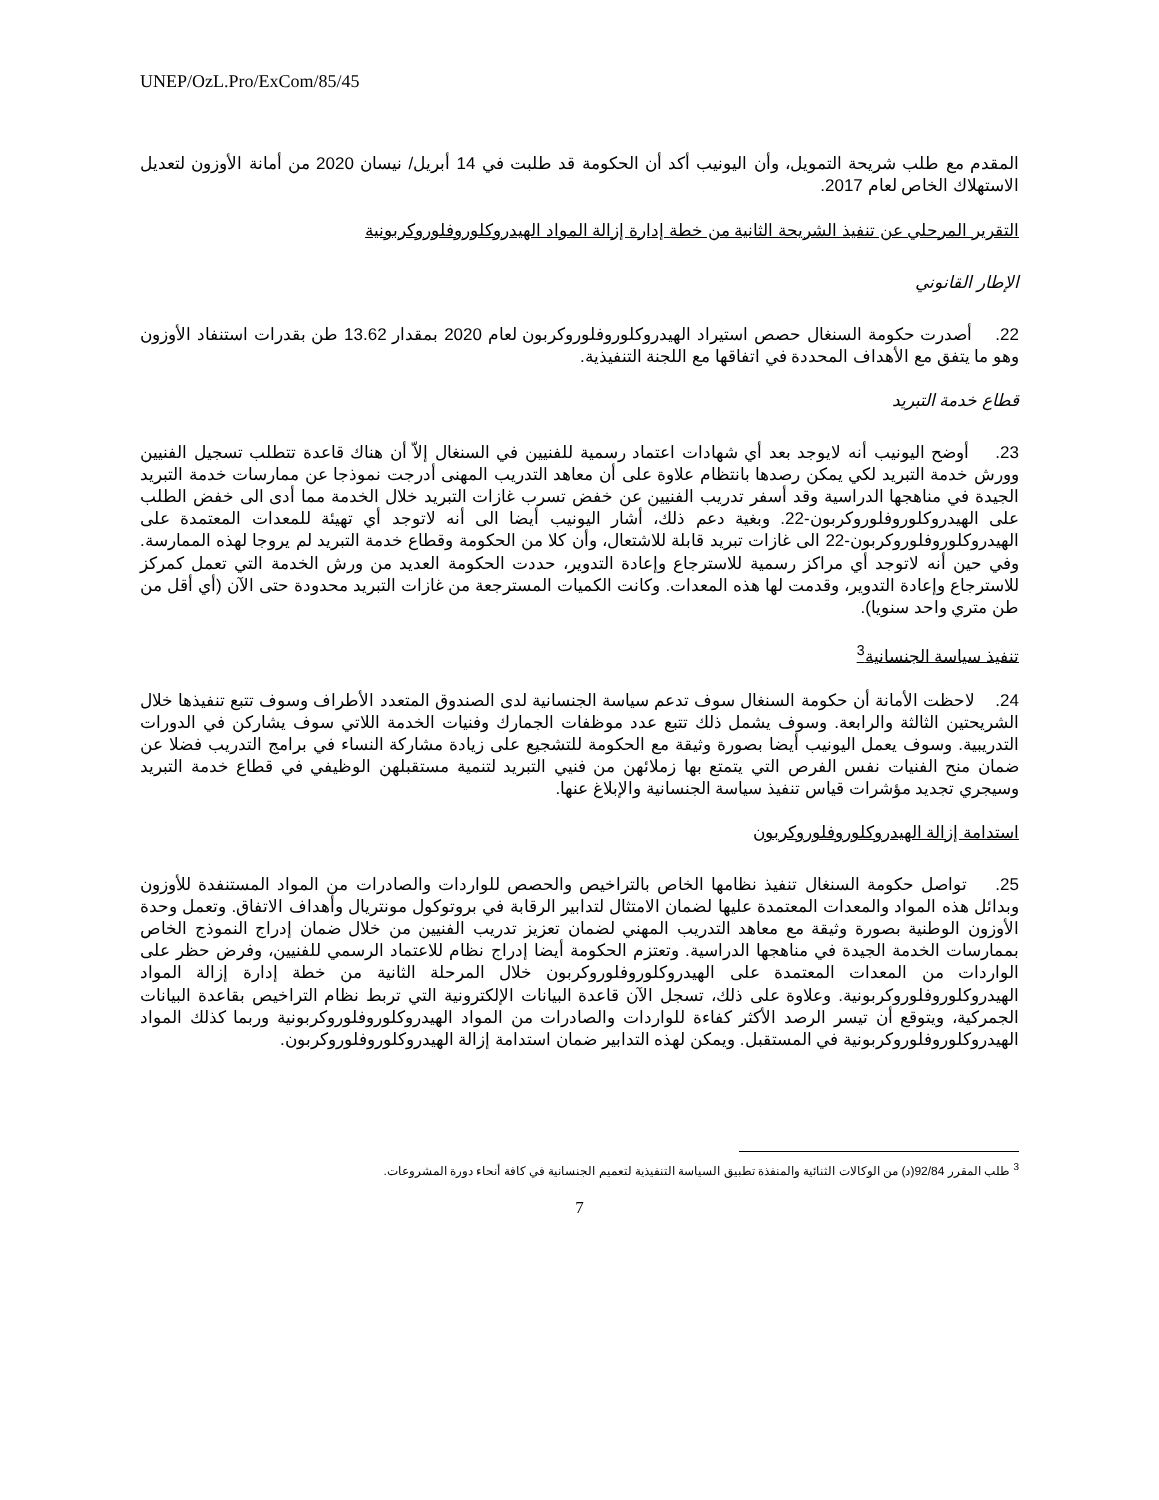UNEP/OzL.Pro/ExCom/85/45
المقدم مع طلب شريحة التمويل، وأن اليونيب أكد أن الحكومة قد طلبت في 14 أبريل/ نيسان 2020 من أمانة الأوزون لتعديل الاستهلاك الخاص لعام 2017.
التقرير المرحلي عن تنفيذ الشريحة الثانية من خطة إدارة إزالة المواد الهيدروكلوروفلوروكربونية
الإطار القانوني
22. أصدرت حكومة السنغال حصص استيراد الهيدروكلوروفلوروكربون لعام 2020 بمقدار 13.62 طن بقدرات استنفاد الأوزون وهو ما يتفق مع الأهداف المحددة في اتفاقها مع اللجنة التنفيذية.
قطاع خدمة التبريد
23. أوضح اليونيب أنه لايوجد بعد أي شهادات اعتماد رسمية للفنيين في السنغال إلاّ أن هناك قاعدة تتطلب تسجيل الفنيين وورش خدمة التبريد لكي يمكن رصدها بانتظام علاوة على أن معاهد التدريب المهنى أدرجت نموذجا عن ممارسات خدمة التبريد الجيدة في مناهجها الدراسية وقد أسفر تدريب الفنيين عن خفض تسرب غازات التبريد خلال الخدمة مما أدى الى خفض الطلب على الهيدروكلوروفلوروكربون-22. وبغية دعم ذلك، أشار اليونيب أيضا الى أنه لاتوجد أي تهيئة للمعدات المعتمدة على الهيدروكلوروفلوروكربون-22 الى غازات تبريد قابلة للاشتعال، وأن كلا من الحكومة وقطاع خدمة التبريد لم يروجا لهذه الممارسة. وفي حين أنه لاتوجد أي مراكز رسمية للاسترجاع وإعادة التدوير، حددت الحكومة العديد من ورش الخدمة التي تعمل كمركز للاسترجاع وإعادة التدوير، وقدمت لها هذه المعدات. وكانت الكميات المسترجعة من غازات التبريد محدودة حتى الآن (أي أقل من طن متري واحد سنويا).
تنفيذ سياسة الجنسانية<sup>3</sup>
24. لاحظت الأمانة أن حكومة السنغال سوف تدعم سياسة الجنسانية لدى الصندوق المتعدد الأطراف وسوف تتبع تنفيذها خلال الشريحتين الثالثة والرابعة. وسوف يشمل ذلك تتبع عدد موظفات الجمارك وفنيات الخدمة اللاتي سوف يشاركن في الدورات التدريبية. وسوف يعمل اليونيب أيضا بصورة وثيقة مع الحكومة للتشجيع على زيادة مشاركة النساء في برامج التدريب فضلا عن ضمان منح الفنيات نفس الفرص التي يتمتع بها زملائهن من فنيي التبريد لتنمية مستقبلهن الوظيفي في قطاع خدمة التبريد وسيجري تجديد مؤشرات قياس تنفيذ سياسة الجنسانية والإبلاغ عنها.
استدامة إزالة الهيدروكلوروفلوروكربون
25. تواصل حكومة السنغال تنفيذ نظامها الخاص بالتراخيص والحصص للواردات والصادرات من المواد المستنفدة للأوزون وبدائل هذه المواد والمعدات المعتمدة عليها لضمان الامتثال لتدابير الرقابة في بروتوكول مونتريال وأهداف الاتفاق. وتعمل وحدة الأوزون الوطنية بصورة وثيقة مع معاهد التدريب المهني لضمان تعزيز تدريب الفنيين من خلال ضمان إدراج النموذج الخاص بممارسات الخدمة الجيدة في مناهجها الدراسية. وتعتزم الحكومة أيضا إدراج نظام للاعتماد الرسمي للفنيين، وفرض حظر على الواردات من المعدات المعتمدة على الهيدروكلوروفلوروكربون خلال المرحلة الثانية من خطة إدارة إزالة المواد الهيدروكلوروفلوروكربونية. وعلاوة على ذلك، تسجل الآن قاعدة البيانات الإلكترونية التي تربط نظام التراخيص بقاعدة البيانات الجمركية، ويتوقع أن تيسر الرصد الأكثر كفاءة للواردات والصادرات من المواد الهيدروكلوروفلوروكربونية وربما كذلك المواد الهيدروكلوروفلوروكربونية في المستقبل. ويمكن لهذه التدابير ضمان استدامة إزالة الهيدروكلوروفلوروكربون.
<sup>3</sup> طلب المقرر 92/84(د) من الوكالات الثنائية والمنفذة تطبيق السياسة التنفيذية لتعميم الجنسانية في كافة أنحاء دورة المشروعات.
7